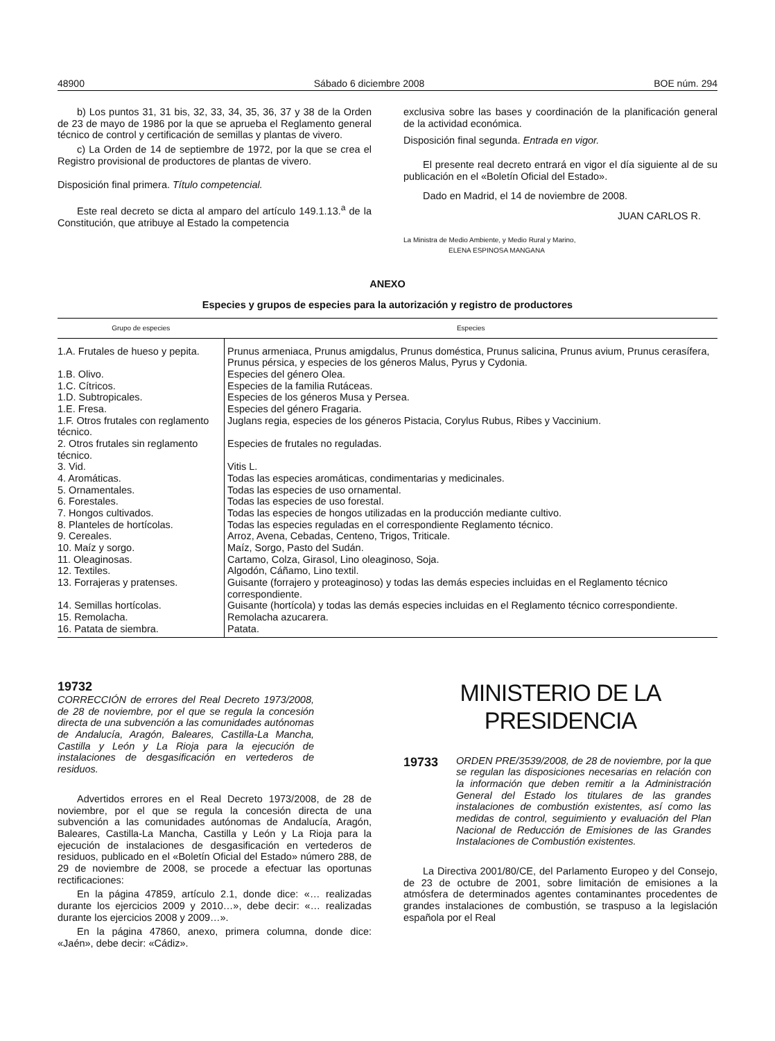48900 Sábado 6 diciembre 2008 BOE núm. 294
b) Los puntos 31, 31 bis, 32, 33, 34, 35, 36, 37 y 38 de la Orden de 23 de mayo de 1986 por la que se aprueba el Reglamento general técnico de control y certificación de semillas y plantas de vivero.
c) La Orden de 14 de septiembre de 1972, por la que se crea el Registro provisional de productores de plantas de vivero.
Disposición final primera. Título competencial.
Este real decreto se dicta al amparo del artículo 149.1.13.<sup>a</sup> de la Constitución, que atribuye al Estado la competencia
exclusiva sobre las bases y coordinación de la planificación general de la actividad económica.
Disposición final segunda. Entrada en vigor.
El presente real decreto entrará en vigor el día siguiente al de su publicación en el «Boletín Oficial del Estado».
Dado en Madrid, el 14 de noviembre de 2008.
JUAN CARLOS R.
La Ministra de Medio Ambiente, y Medio Rural y Marino,
ELENA ESPINOSA MANGANA
ANEXO
Especies y grupos de especies para la autorización y registro de productores
| Grupo de especies | Especies |
| --- | --- |
| 1.A. Frutales de hueso y pepita. | Prunus armeniaca, Prunus amigdalus, Prunus doméstica, Prunus salicina, Prunus avium, Prunus cerasífera, Prunus pérsica, y especies de los géneros Malus, Pyrus y Cydonia. |
| 1.B. Olivo. | Especies del género Olea. |
| 1.C. Cítricos. | Especies de la familia Rutáceas. |
| 1.D. Subtropicales. | Especies de los géneros Musa y Persea. |
| 1.E. Fresa. | Especies del género Fragaria. |
| 1.F. Otros frutales con reglamento técnico. | Juglans regia, especies de los géneros Pistacia, Corylus Rubus, Ribes y Vaccinium. |
| 2. Otros frutales sin reglamento técnico. | Especies de frutales no reguladas. |
| 3. Vid. | Vitis L. |
| 4. Aromáticas. | Todas las especies aromáticas, condimentarias y medicinales. |
| 5. Ornamentales. | Todas las especies de uso ornamental. |
| 6. Forestales. | Todas las especies de uso forestal. |
| 7. Hongos cultivados. | Todas las especies de hongos utilizadas en la producción mediante cultivo. |
| 8. Planteles de hortícolas. | Todas las especies reguladas en el correspondiente Reglamento técnico. |
| 9. Cereales. | Arroz, Avena, Cebadas, Centeno, Trigos, Triticale. |
| 10. Maíz y sorgo. | Maíz, Sorgo, Pasto del Sudán. |
| 11. Oleaginosas. | Cartamo, Colza, Girasol, Lino oleaginoso, Soja. |
| 12. Textiles. | Algodón, Cáñamo, Lino textil. |
| 13. Forrajeras y pratenses. | Guisante (forrajero y proteaginoso) y todas las demás especies incluidas en el Reglamento técnico correspondiente. |
| 14. Semillas hortícolas. | Guisante (hortícola) y todas las demás especies incluidas en el Reglamento técnico correspondiente. |
| 15. Remolacha. | Remolacha azucarera. |
| 16. Patata de siembra. | Patata. |
19732 CORRECCIÓN de errores del Real Decreto 1973/2008, de 28 de noviembre, por el que se regula la concesión directa de una subvención a las comunidades autónomas de Andalucía, Aragón, Baleares, Castilla-La Mancha, Castilla y León y La Rioja para la ejecución de instalaciones de desgasificación en vertederos de residuos.
Advertidos errores en el Real Decreto 1973/2008, de 28 de noviembre, por el que se regula la concesión directa de una subvención a las comunidades autónomas de Andalucía, Aragón, Baleares, Castilla-La Mancha, Castilla y León y La Rioja para la ejecución de instalaciones de desgasificación en vertederos de residuos, publicado en el «Boletín Oficial del Estado» número 288, de 29 de noviembre de 2008, se procede a efectuar las oportunas rectificaciones:
En la página 47859, artículo 2.1, donde dice: «… realizadas durante los ejercicios 2009 y 2010…», debe decir: «… realizadas durante los ejercicios 2008 y 2009…».
En la página 47860, anexo, primera columna, donde dice: «Jaén», debe decir: «Cádiz».
MINISTERIO DE LA PRESIDENCIA
19733 ORDEN PRE/3539/2008, de 28 de noviembre, por la que se regulan las disposiciones necesarias en relación con la información que deben remitir a la Administración General del Estado los titulares de las grandes instalaciones de combustión existentes, así como las medidas de control, seguimiento y evaluación del Plan Nacional de Reducción de Emisiones de las Grandes Instalaciones de Combustión existentes.
La Directiva 2001/80/CE, del Parlamento Europeo y del Consejo, de 23 de octubre de 2001, sobre limitación de emisiones a la atmósfera de determinados agentes contaminantes procedentes de grandes instalaciones de combustión, se traspuso a la legislación española por el Real